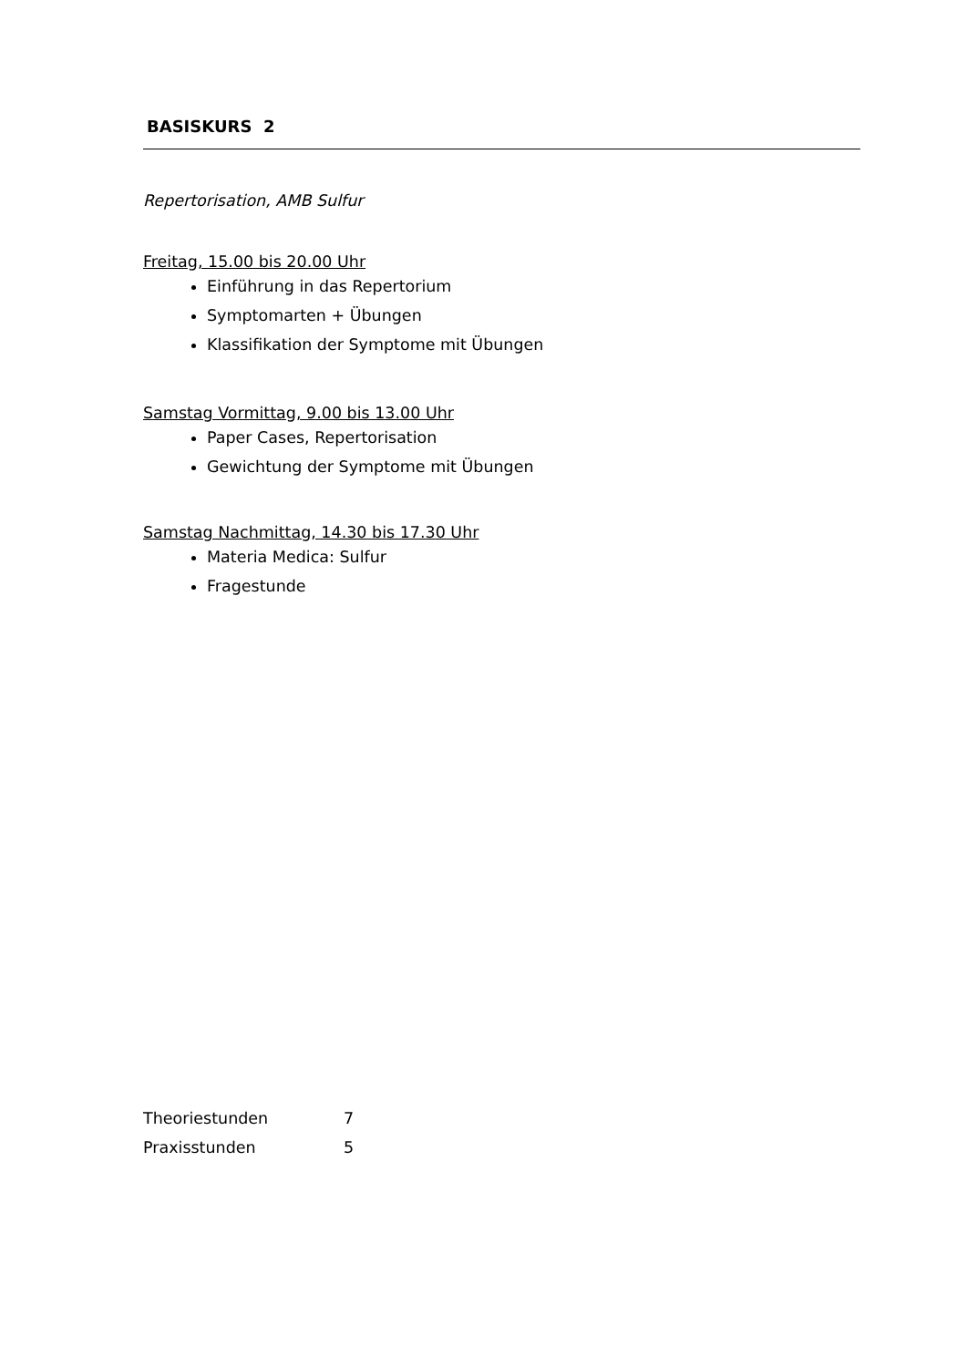BASISKURS 2
Repertorisation, AMB Sulfur
Freitag, 15.00 bis 20.00 Uhr
Einführung in das Repertorium
Symptomarten + Übungen
Klassifikation der Symptome mit Übungen
Samstag Vormittag, 9.00 bis 13.00 Uhr
Paper Cases, Repertorisation
Gewichtung der Symptome mit Übungen
Samstag Nachmittag, 14.30 bis 17.30 Uhr
Materia Medica: Sulfur
Fragestunde
| Theoriestunden | 7 |
| Praxisstunden | 5 |